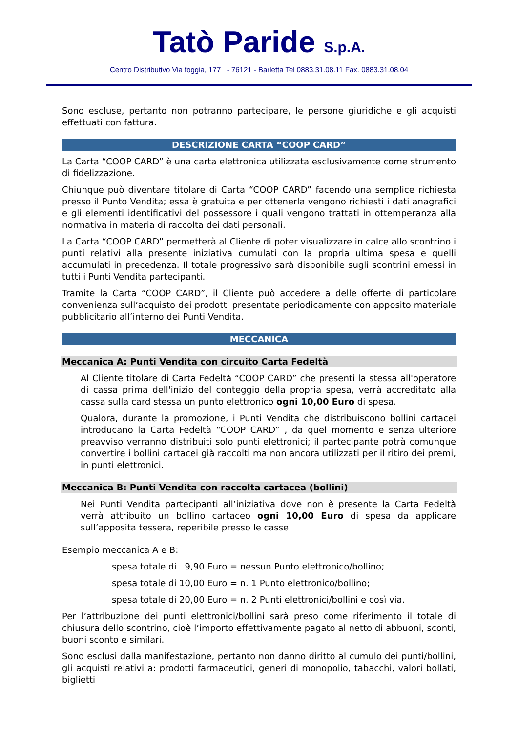Tatò Paride S.p.A.
Centro Distributivo Via foggia, 177 - 76121 - Barletta Tel 0883.31.08.11 Fax. 0883.31.08.04
Sono escluse, pertanto non potranno partecipare, le persone giuridiche e gli acquisti effettuati con fattura.
DESCRIZIONE CARTA “COOP CARD”
La Carta “COOP CARD” è una carta elettronica utilizzata esclusivamente come strumento di fidelizzazione.
Chiunque può diventare titolare di Carta “COOP CARD” facendo una semplice richiesta presso il Punto Vendita; essa è gratuita e per ottenerla vengono richiesti i dati anagrafici e gli elementi identificativi del possessore i quali vengono trattati in ottemperanza alla normativa in materia di raccolta dei dati personali.
La Carta “COOP CARD” permetterà al Cliente di poter visualizzare in calce allo scontrino i punti relativi alla presente iniziativa cumulati con la propria ultima spesa e quelli accumulati in precedenza. Il totale progressivo sarà disponibile sugli scontrini emessi in tutti i Punti Vendita partecipanti.
Tramite la Carta “COOP CARD”, il Cliente può accedere a delle offerte di particolare convenienza sull’acquisto dei prodotti presentate periodicamente con apposito materiale pubblicitario all’interno dei Punti Vendita.
MECCANICA
Meccanica A: Punti Vendita con circuito Carta Fedeltà
Al Cliente titolare di Carta Fedeltà “COOP CARD” che presenti la stessa all'operatore di cassa prima dell'inizio del conteggio della propria spesa, verrà accreditato alla cassa sulla card stessa un punto elettronico ogni 10,00 Euro di spesa.
Qualora, durante la promozione, i Punti Vendita che distribuiscono bollini cartacei introducano la Carta Fedeltà “COOP CARD” , da quel momento e senza ulteriore preavviso verranno distribuiti solo punti elettronici; il partecipante potrà comunque convertire i bollini cartacei già raccolti ma non ancora utilizzati per il ritiro dei premi, in punti elettronici.
Meccanica B: Punti Vendita con raccolta cartacea (bollini)
Nei Punti Vendita partecipanti all’iniziativa dove non è presente la Carta Fedeltà verrà attribuito un bollino cartaceo ogni 10,00 Euro di spesa da applicare sull’apposita tessera, reperibile presso le casse.
Esempio meccanica A e B:
spesa totale di 9,90 Euro = nessun Punto elettronico/bollino;
spesa totale di 10,00 Euro = n. 1 Punto elettronico/bollino;
spesa totale di 20,00 Euro = n. 2 Punti elettronici/bollini e così via.
Per l’attribuzione dei punti elettronici/bollini sarà preso come riferimento il totale di chiusura dello scontrino, cioè l’importo effettivamente pagato al netto di abbuoni, sconti, buoni sconto e similari.
Sono esclusi dalla manifestazione, pertanto non danno diritto al cumulo dei punti/bollini, gli acquisti relativi a: prodotti farmaceutici, generi di monopolio, tabacchi, valori bollati, biglietti